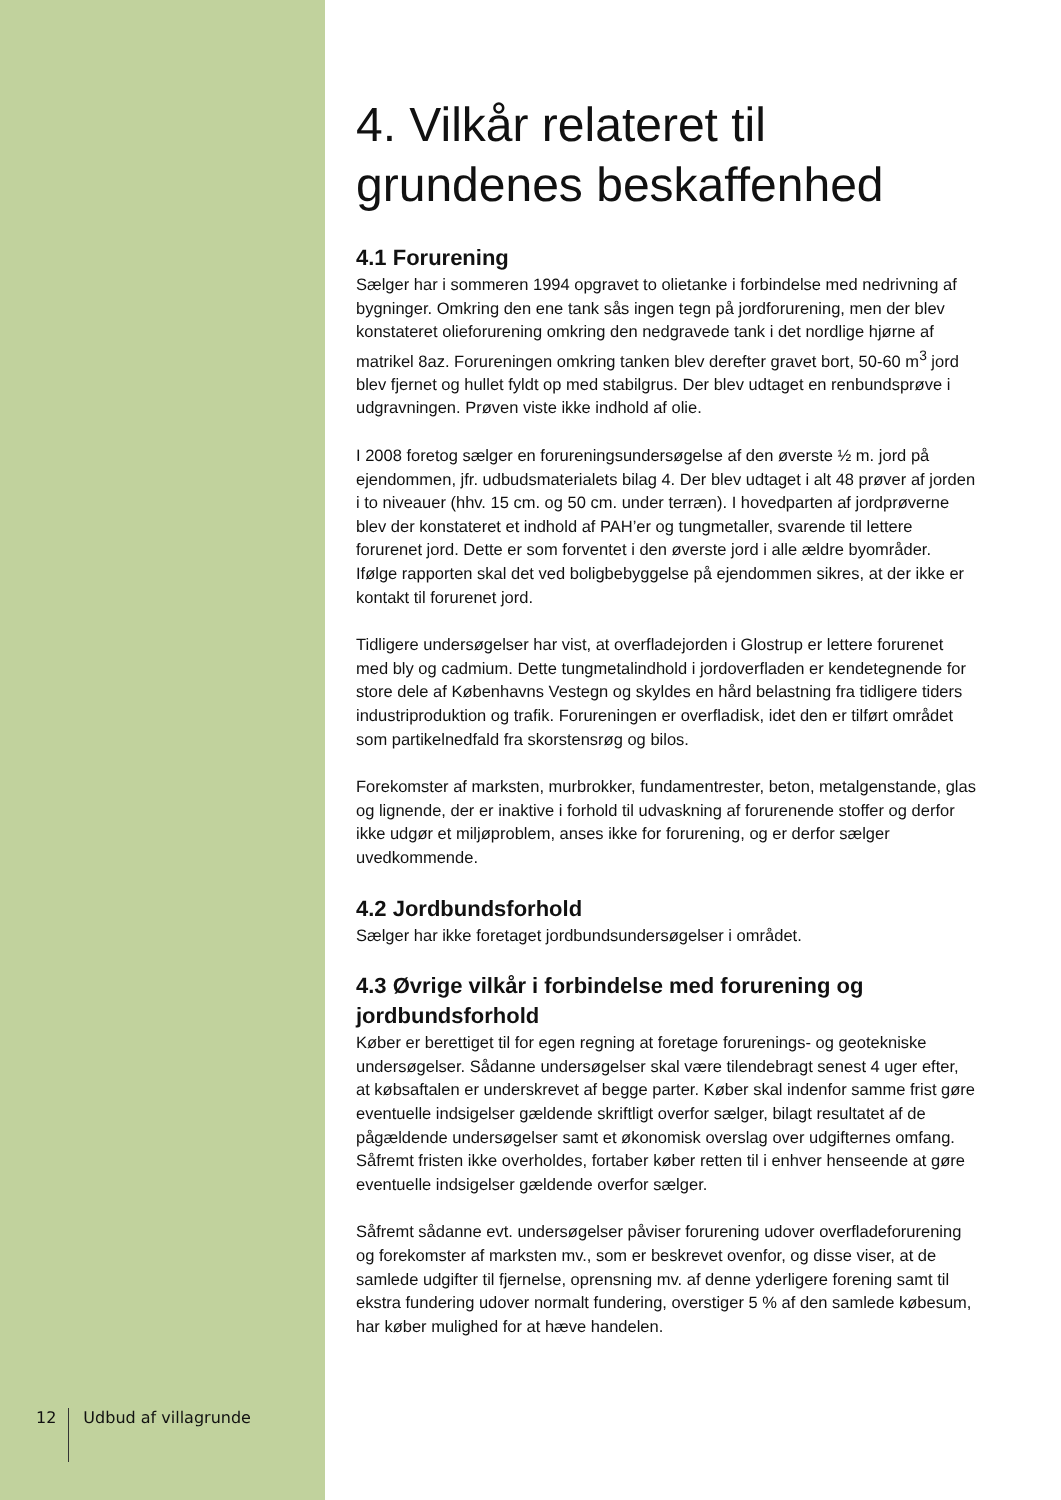4. Vilkår relateret til grundenes beskaffenhed
4.1 Forurening
Sælger har i sommeren 1994 opgravet to olietanke i forbindelse med nedrivning af bygninger. Omkring den ene tank sås ingen tegn på jordforurening, men der blev konstateret olieforurening omkring den nedgravede tank i det nordlige hjørne af matrikel 8az. Forureningen omkring tanken blev derefter gravet bort, 50-60 m<sup>3</sup> jord blev fjernet og hullet fyldt op med stabilgrus. Der blev udtaget en renbundsprøve i udgravningen. Prøven viste ikke indhold af olie.
I 2008 foretog sælger en forureningsundersøgelse af den øverste ½ m. jord på ejendommen, jfr. udbudsmaterialets bilag 4. Der blev udtaget i alt 48 prøver af jorden i to niveauer (hhv. 15 cm. og 50 cm. under terræn). I hovedparten af jordprøverne blev der konstateret et indhold af PAH’er og tungmetaller, svarende til lettere forurenet jord. Dette er som forventet i den øverste jord i alle ældre byområder. Ifølge rapporten skal det ved boligbebyggelse på ejendommen sikres, at der ikke er kontakt til forurenet jord.
Tidligere undersøgelser har vist, at overfladejorden i Glostrup er lettere forurenet med bly og cadmium. Dette tungmetalindhold i jordoverfladen er kendetegnende for store dele af Københavns Vestegn og skyldes en hård belastning fra tidligere tiders industriproduktion og trafik. Forureningen er overfladisk, idet den er tilført området som partikelnedfald fra skorstensrøg og bilos.
Forekomster af marksten, murbrokker, fundamentrester, beton, metalgenstande, glas og lignende, der er inaktive i forhold til udvaskning af forurenende stoffer og derfor ikke udgør et miljøproblem, anses ikke for forurening, og er derfor sælger uvedkommende.
4.2 Jordbundsforhold
Sælger har ikke foretaget jordbundsundersøgelser i området.
4.3 Øvrige vilkår i forbindelse med forurening og jordbundsforhold
Køber er berettiget til for egen regning at foretage forurenings- og geotekniske undersøgelser. Sådanne undersøgelser skal være tilendebragt senest 4 uger efter, at købsaftalen er underskrevet af begge parter. Køber skal indenfor samme frist gøre eventuelle indsigelser gældende skriftligt overfor sælger, bilagt resultatet af de pågældende undersøgelser samt et økonomisk overslag over udgifternes omfang. Såfremt fristen ikke overholdes, fortaber køber retten til i enhver henseende at gøre eventuelle indsigelser gældende overfor sælger.
Såfremt sådanne evt. undersøgelser påviser forurening udover overfladeforurening og forekomster af marksten mv., som er beskrevet ovenfor, og disse viser, at de samlede udgifter til fjernelse, oprensning mv. af denne yderligere forening samt til ekstra fundering udover normalt fundering, overstiger 5 % af den samlede købesum, har køber mulighed for at hæve handelen.
12 Udbud af villagrunde